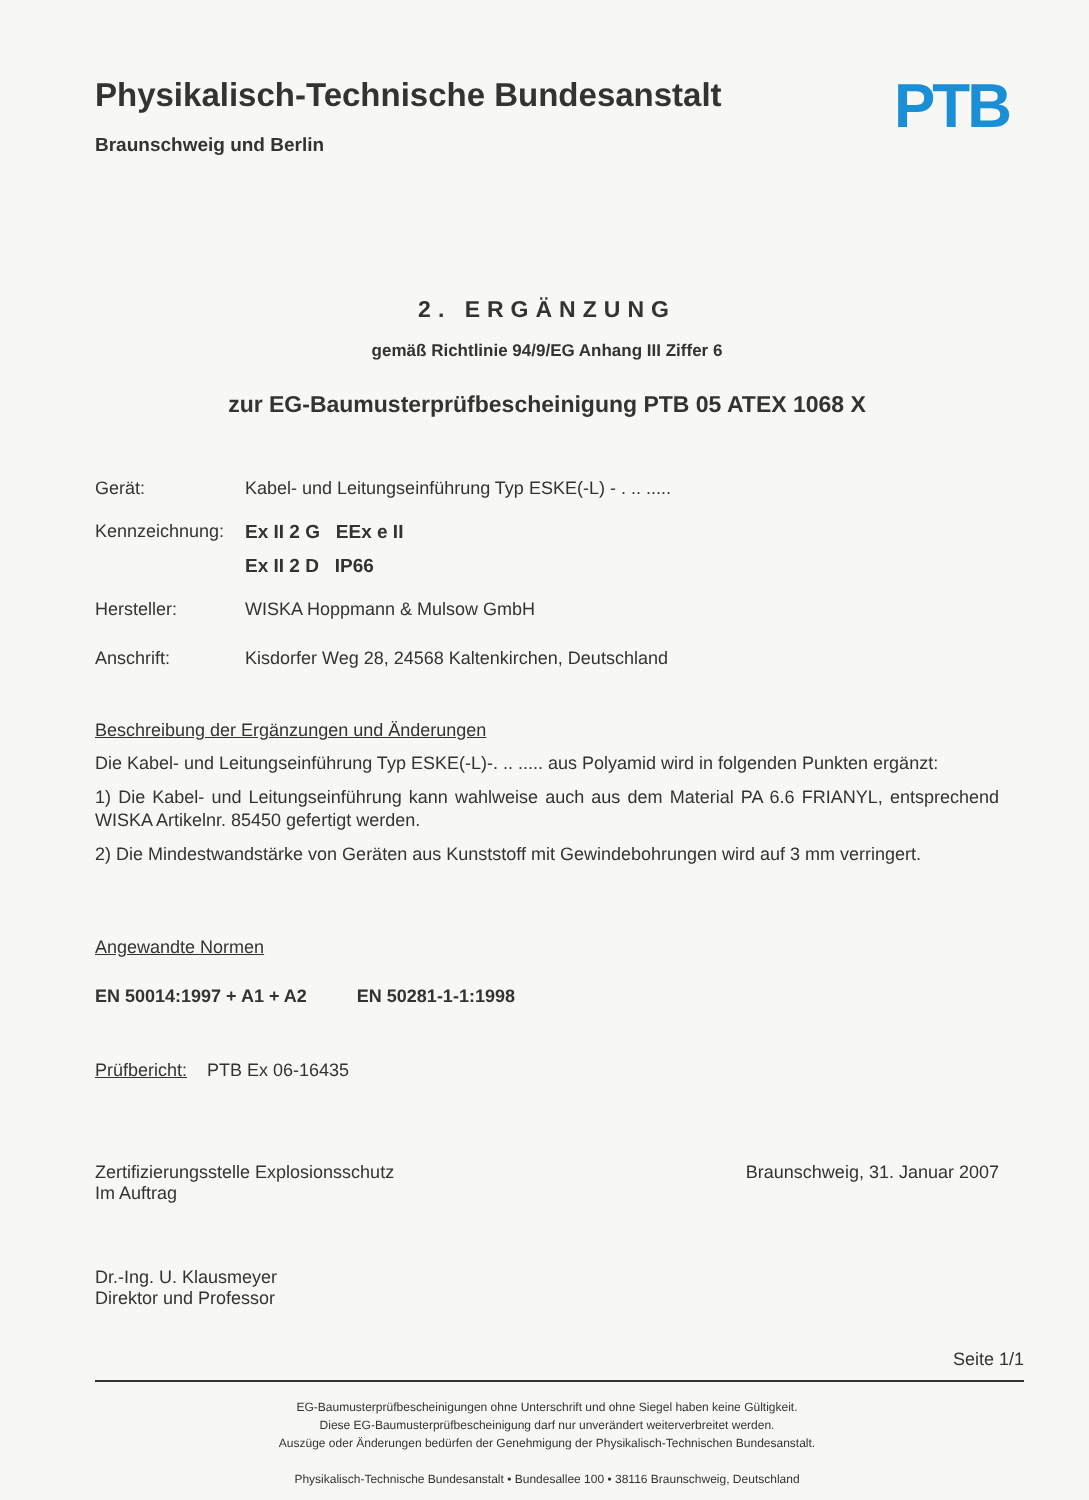Physikalisch-Technische Bundesanstalt
Braunschweig und Berlin
PTB
2. ERGÄNZUNG
gemäß Richtlinie 94/9/EG Anhang III Ziffer 6
zur EG-Baumusterprüfbescheinigung PTB 05 ATEX 1068 X
Gerät: Kabel- und Leitungseinführung Typ ESKE(-L) - . .. .....
Kennzeichnung:
Ex II 2 G EEx e II
Ex II 2 D IP66
Hersteller: WISKA Hoppmann & Mulsow GmbH
Anschrift: Kisdorfer Weg 28, 24568 Kaltenkirchen, Deutschland
Beschreibung der Ergänzungen und Änderungen
Die Kabel- und Leitungseinführung Typ ESKE(-L)-. .. ..... aus Polyamid wird in folgenden Punkten ergänzt:
1) Die Kabel- und Leitungseinführung kann wahlweise auch aus dem Material PA 6.6 FRIANYL, entsprechend WISKA Artikelnr. 85450 gefertigt werden.
2) Die Mindestwandstärke von Geräten aus Kunststoff mit Gewindebohrungen wird auf 3 mm verringert.
Angewandte Normen
EN 50014:1997 + A1 + A2 EN 50281-1-1:1998
Prüfbericht: PTB Ex 06-16435
Zertifizierungsstelle Explosionsschutz
Im Auftrag
Dr.-Ing. U. Klausmeyer
Direktor und Professor
Braunschweig, 31. Januar 2007
Seite 1/1
EG-Baumusterprüfbescheinigungen ohne Unterschrift und ohne Siegel haben keine Gültigkeit.
Diese EG-Baumusterprüfbescheinigung darf nur unverändert weiterverbreitet werden.
Auszüge oder Änderungen bedürfen der Genehmigung der Physikalisch-Technischen Bundesanstalt.
Physikalisch-Technische Bundesanstalt • Bundesallee 100 • 38116 Braunschweig, Deutschland